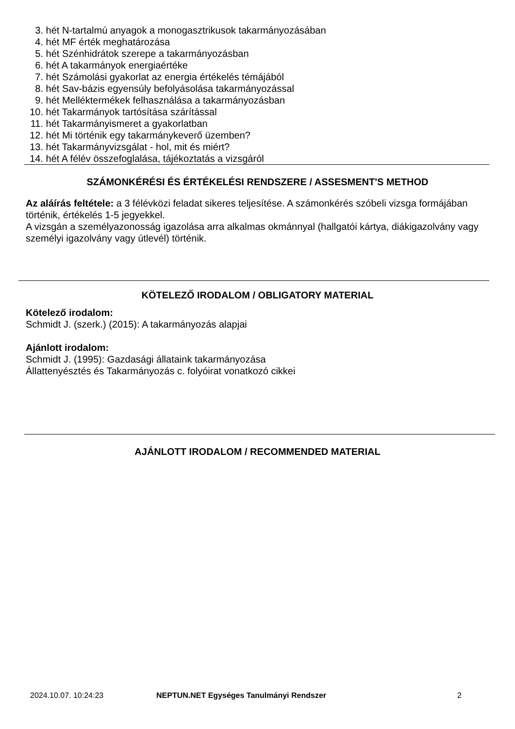3. hét N-tartalmú anyagok a monogasztrikusok takarmányozásában
4. hét MF érték meghatározása
5. hét Szénhidrátok szerepe a takarmányozásban
6. hét A takarmányok energiaértéke
7. hét Számolási gyakorlat az energia értékelés témájából
8. hét Sav-bázis egyensúly befolyásolása takarmányozással
9. hét Melléktermékek felhasználása a takarmányozásban
10. hét Takarmányok tartósítása szárítással
11. hét Takarmányismeret a gyakorlatban
12. hét Mi történik egy takarmánykeverő üzemben?
13. hét Takarmányvizsgálat - hol, mit és miért?
14. hét A félév összefoglalása, tájékoztatás a vizsgáról
SZÁMONKÉRÉSI ÉS ÉRTÉKELÉSI RENDSZERE / ASSESMENT'S METHOD
Az aláírás feltétele: a 3 félévközi feladat sikeres teljesítése. A számonkérés szóbeli vizsga formájában történik, értékelés 1-5 jegyekkel.
A vizsgán a személyazonosság igazolása arra alkalmas okmánnyal (hallgatói kártya, diákigazolvány vagy személyi igazolvány vagy útlevél) történik.
KÖTELEZŐ IRODALOM / OBLIGATORY MATERIAL
Kötelező irodalom:
Schmidt J. (szerk.) (2015): A takarmányozás alapjai
Ajánlott irodalom:
Schmidt J. (1995): Gazdasági állataink takarmányozása
Állattenyésztés és Takarmányozás c. folyóirat vonatkozó cikkei
AJÁNLOTT IRODALOM / RECOMMENDED MATERIAL
2024.10.07. 10:24:23 NEPTUN.NET Egységes Tanulmányi Rendszer 2